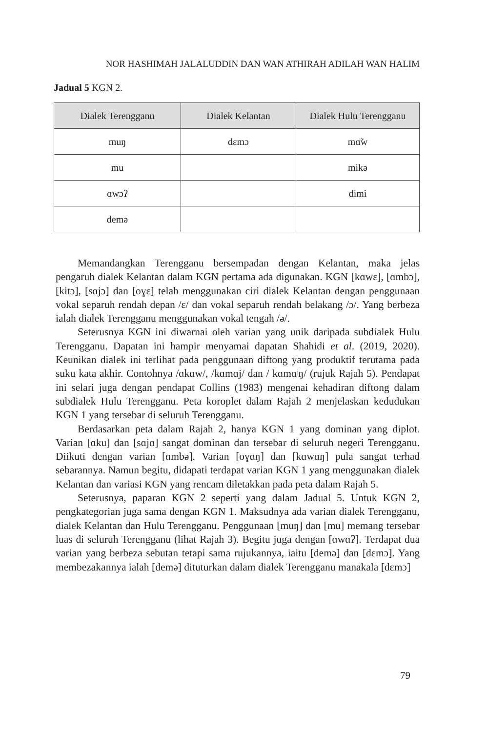NOR HASHIMAH JALALUDDIN DAN WAN ATHIRAH ADILAH WAN HALIM
Jadual 5 KGN 2.
| Dialek Terengganu | Dialek Kelantan | Dialek Hulu Terengganu |
| --- | --- | --- |
| muŋ | dɛmɔ | mɑ̃w |
| mu | | mikə |
| ɑwɔʔ | | dimi |
| demə | | |
Memandangkan Terengganu bersempadan dengan Kelantan, maka jelas pengaruh dialek Kelantan dalam KGN pertama ada digunakan. KGN [kɑwɛ], [ɑmbɔ], [kitɔ], [sɑjɔ] dan [oɣɛ] telah menggunakan ciri dialek Kelantan dengan penggunaan vokal separuh rendah depan /ɛ/ dan vokal separuh rendah belakang /ɔ/. Yang berbeza ialah dialek Terengganu menggunakan vokal tengah /ə/.
Seterusnya KGN ini diwarnai oleh varian yang unik daripada subdialek Hulu Terengganu. Dapatan ini hampir menyamai dapatan Shahidi et al. (2019, 2020). Keunikan dialek ini terlihat pada penggunaan diftong yang produktif terutama pada suku kata akhir. Contohnya /ɑkɑw/, /kɑmɑj/ dan / kɑmɑʲŋ/ (rujuk Rajah 5). Pendapat ini selari juga dengan pendapat Collins (1983) mengenai kehadiran diftong dalam subdialek Hulu Terengganu. Peta koroplet dalam Rajah 2 menjelaskan kedudukan KGN 1 yang tersebar di seluruh Terengganu.
Berdasarkan peta dalam Rajah 2, hanya KGN 1 yang dominan yang diplot. Varian [ɑku] dan [sɑjɑ] sangat dominan dan tersebar di seluruh negeri Terengganu. Diikuti dengan varian [ɑmbə]. Varian [oɣɑŋ] dan [kɑwɑŋ] pula sangat terhad sebarannya. Namun begitu, didapati terdapat varian KGN 1 yang menggunakan dialek Kelantan dan variasi KGN yang rencam diletakkan pada peta dalam Rajah 5.
Seterusnya, paparan KGN 2 seperti yang dalam Jadual 5. Untuk KGN 2, pengkategorian juga sama dengan KGN 1. Maksudnya ada varian dialek Terengganu, dialek Kelantan dan Hulu Terengganu. Penggunaan [muŋ] dan [mu] memang tersebar luas di seluruh Terengganu (lihat Rajah 3). Begitu juga dengan [ɑwɑʔ]. Terdapat dua varian yang berbeza sebutan tetapi sama rujukannya, iaitu [demə] dan [dɛmɔ]. Yang membezakannya ialah [demə] dituturkan dalam dialek Terengganu manakala [dɛmɔ]
79